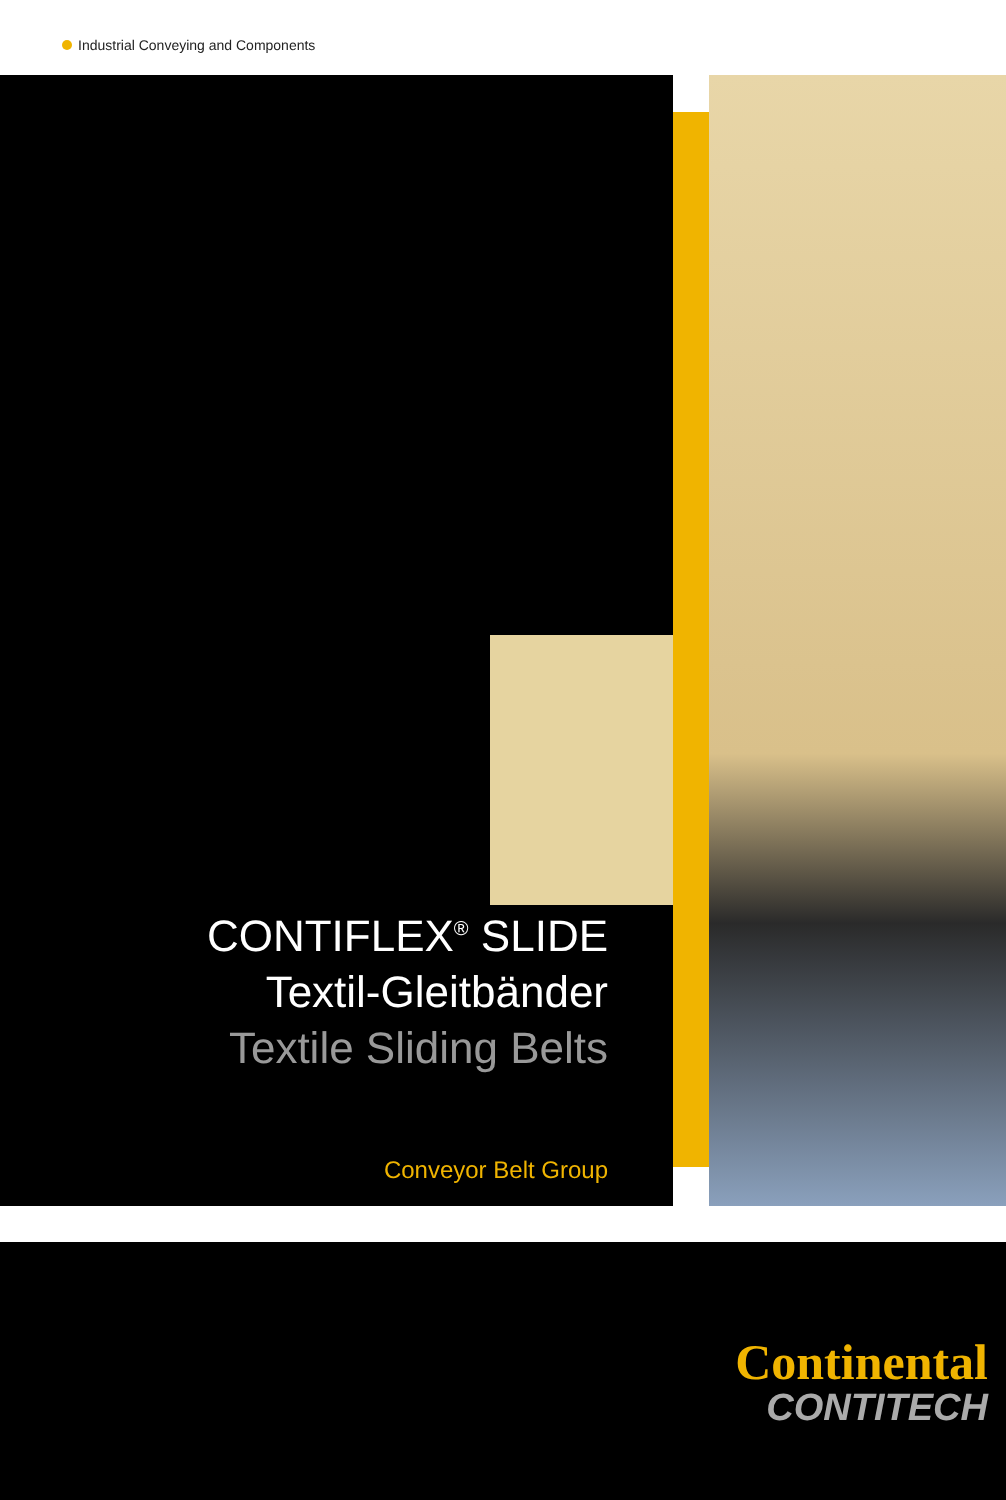Industrial Conveying and Components
CONTIFLEX<sup>®</sup> SLIDE
Textil-Gleitbänder
Textile Sliding Belts
Conveyor Belt Group
Continental
CONTITECH